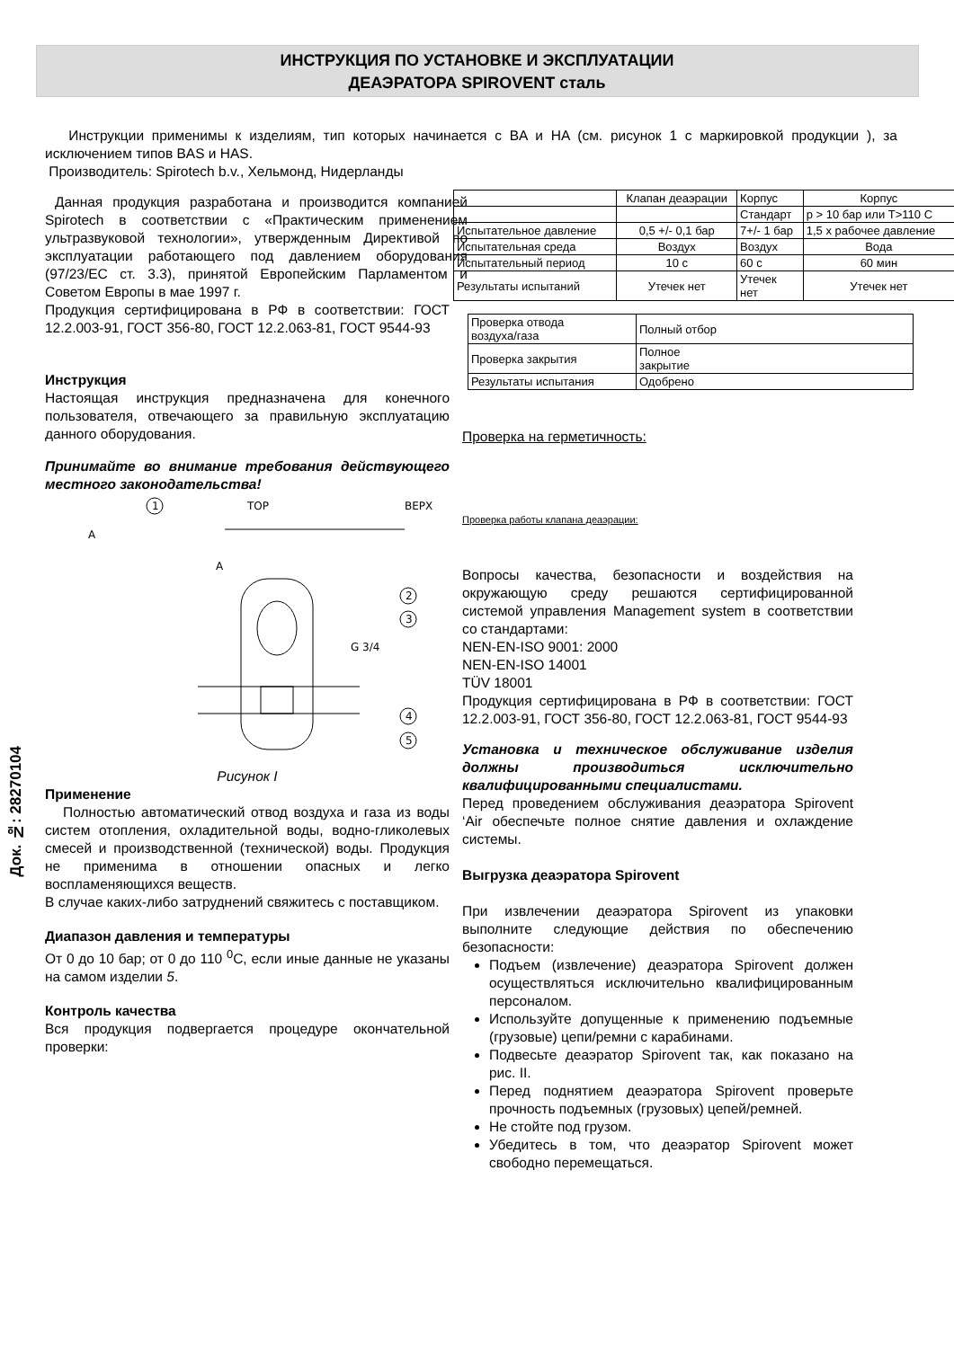ИНСТРУКЦИЯ ПО УСТАНОВКЕ И ЭКСПЛУАТАЦИИ
ДЕАЭРАТОРА SPIROVENT сталь
Инструкции применимы к изделиям, тип которых начинается с BA и HA (см. рисунок 1 с маркировкой продукции ), за исключением типов BAS и HAS.
Производитель: Spirotech b.v., Хельмонд, Нидерланды
Данная продукция разработана и производится компанией Spirotech в соответствии с «Практическим применением ультразвуковой технологии», утвержденным Директивой по эксплуатации работающего под давлением оборудования (97/23/EC ст. 3.3), принятой Европейским Парламентом и Советом Европы в мае 1997 г.
Продукция сертифицирована в РФ в соответствии: ГОСТ 12.2.003-91, ГОСТ 356-80, ГОСТ 12.2.063-81, ГОСТ 9544-93
Инструкция
Настоящая инструкция предназначена для конечного пользователя, отвечающего за правильную эксплуатацию данного оборудования.
Принимайте во внимание требования действующего местного законодательства!
1
2
3
4
5
TOP
ВЕРХ
A
A
G 3/4
Рисунок I
Применение
Полностью автоматический отвод воздуха и газа из воды систем отопления, охладительной воды, водно-гликолевых смесей и производственной (технической) воды. Продукция не применима в отношении опасных и легко воспламеняющихся веществ.
В случае каких-либо затруднений свяжитесь с поставщиком.
Диапазон давления и температуры
От 0 до 10 бар; от 0 до 110 <sup>0</sup>C, если иные данные не указаны на самом изделии 5.
Контроль качества
Вся продукция подвергается процедуре окончательной проверки:
| | Клапан деаэрации | Корпус | Корпус |
| | | Стандарт | p > 10 бар или T>110 C |
| Испытательное давление | 0,5 +/- 0,1 бар | 7+/- 1 бар | 1,5 х рабочее давление |
| Испытательная среда | Воздух | Воздух | Вода |
| Испытательный период | 10 с | 60 с | 60 мин |
| Результаты испытаний | Утечек нет | Утечек нет | Утечек нет |
| Проверка отвода воздуха/газа | Полный отбор |
| Проверка закрытия | Полное закрытие |
| Результаты испытания | Одобрено |
Проверка на герметичность:
Проверка работы клапана деаэрации:
Вопросы качества, безопасности и воздействия на окружающую среду решаются сертифицированной системой управления Management system в соответствии со стандартами:
NEN-EN-ISO 9001: 2000
NEN-EN-ISO 14001
TÜV 18001
Продукция сертифицирована в РФ в соответствии: ГОСТ 12.2.003-91, ГОСТ 356-80, ГОСТ 12.2.063-81, ГОСТ 9544-93
Установка и техническое обслуживание изделия должны производиться исключительно квалифицированными специалистами.
Перед проведением обслуживания деаэратора Spirovent ‘Air обеспечьте полное снятие давления и охлаждение системы.
Выгрузка деаэратора Spirovent
При извлечении деаэратора Spirovent из упаковки выполните следующие действия по обеспечению безопасности:
Подъем (извлечение) деаэратора Spirovent должен осуществляться исключительно квалифицированным персоналом.
Используйте допущенные к применению подъемные (грузовые) цепи/ремни с карабинами.
Подвесьте деаэратор Spirovent так, как показано на рис. II.
Перед поднятием деаэратора Spirovent проверьте прочность подъемных (грузовых) цепей/ремней.
Не стойте под грузом.
Убедитесь в том, что деаэратор Spirovent может свободно перемещаться.
Док. №: 28270104